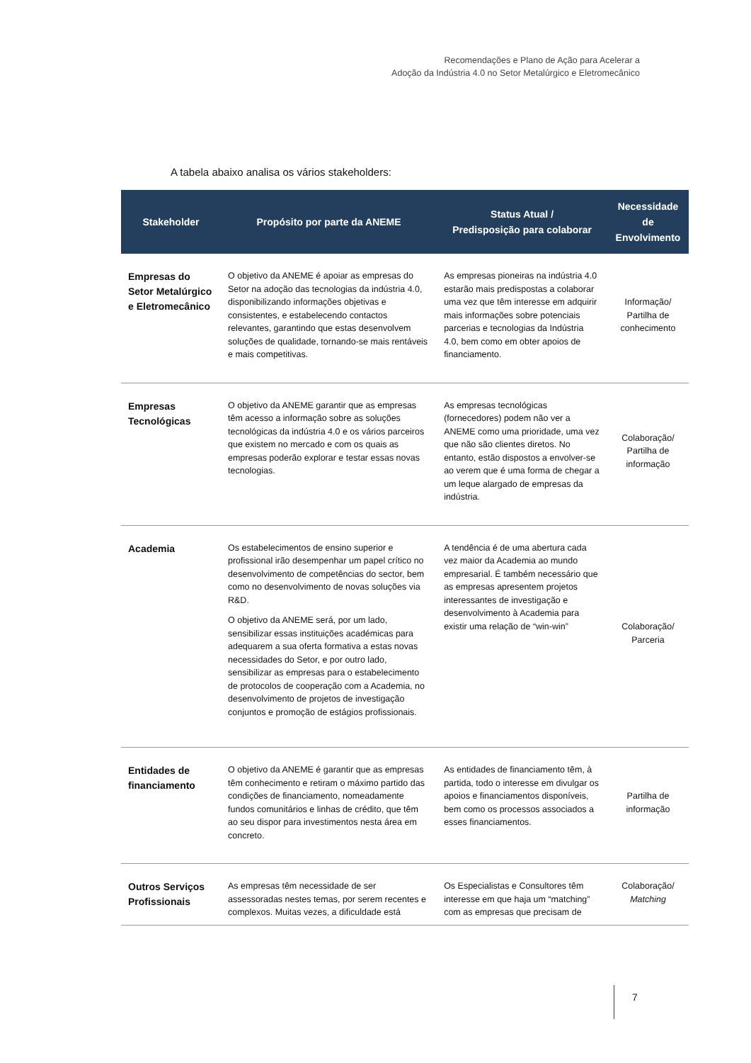Recomendações e Plano de Ação para Acelerar a
Adoção da Indústria 4.0 no Setor Metalúrgico e Eletromecânico
A tabela abaixo analisa os vários stakeholders:
| Stakeholder | Propósito por parte da ANEME | Status Atual / Predisposição para colaborar | Necessidade de Envolvimento |
| --- | --- | --- | --- |
| Empresas do Setor Metalúrgico e Eletromecânico | O objetivo da ANEME é apoiar as empresas do Setor na adoção das tecnologias da indústria 4.0, disponibilizando informações objetivas e consistentes, e estabelecendo contactos relevantes, garantindo que estas desenvolvem soluções de qualidade, tornando-se mais rentáveis e mais competitivas. | As empresas pioneiras na indústria 4.0 estarão mais predispostas a colaborar uma vez que têm interesse em adquirir mais informações sobre potenciais parcerias e tecnologias da Indústria 4.0, bem como em obter apoios de financiamento. | Informação/ Partilha de conhecimento |
| Empresas Tecnológicas | O objetivo da ANEME garantir que as empresas têm acesso a informação sobre as soluções tecnológicas da indústria 4.0 e os vários parceiros que existem no mercado e com os quais as empresas poderão explorar e testar essas novas tecnologias. | As empresas tecnológicas (fornecedores) podem não ver a ANEME como uma prioridade, uma vez que não são clientes diretos. No entanto, estão dispostos a envolver-se ao verem que é uma forma de chegar a um leque alargado de empresas da indústria. | Colaboração/ Partilha de informação |
| Academia | Os estabelecimentos de ensino superior e profissional irão desempenhar um papel crítico no desenvolvimento de competências do sector, bem como no desenvolvimento de novas soluções via R&D. O objetivo da ANEME será, por um lado, sensibilizar essas instituições académicas para adequarem a sua oferta formativa a estas novas necessidades do Setor, e por outro lado, sensibilizar as empresas para o estabelecimento de protocolos de cooperação com a Academia, no desenvolvimento de projetos de investigação conjuntos e promoção de estágios profissionais. | A tendência é de uma abertura cada vez maior da Academia ao mundo empresarial. É também necessário que as empresas apresentem projetos interessantes de investigação e desenvolvimento à Academia para existir uma relação de “win-win” | Colaboração/ Parceria |
| Entidades de financiamento | O objetivo da ANEME é garantir que as empresas têm conhecimento e retiram o máximo partido das condições de financiamento, nomeadamente fundos comunitários e linhas de crédito, que têm ao seu dispor para investimentos nesta área em concreto. | As entidades de financiamento têm, à partida, todo o interesse em divulgar os apoios e financiamentos disponíveis, bem como os processos associados a esses financiamentos. | Partilha de informação |
| Outros Serviços Profissionais | As empresas têm necessidade de ser assessoradas nestes temas, por serem recentes e complexos. Muitas vezes, a dificuldade está | Os Especialistas e Consultores têm interesse em que haja um “matching” com as empresas que precisam de | Colaboração/ Matching |
7